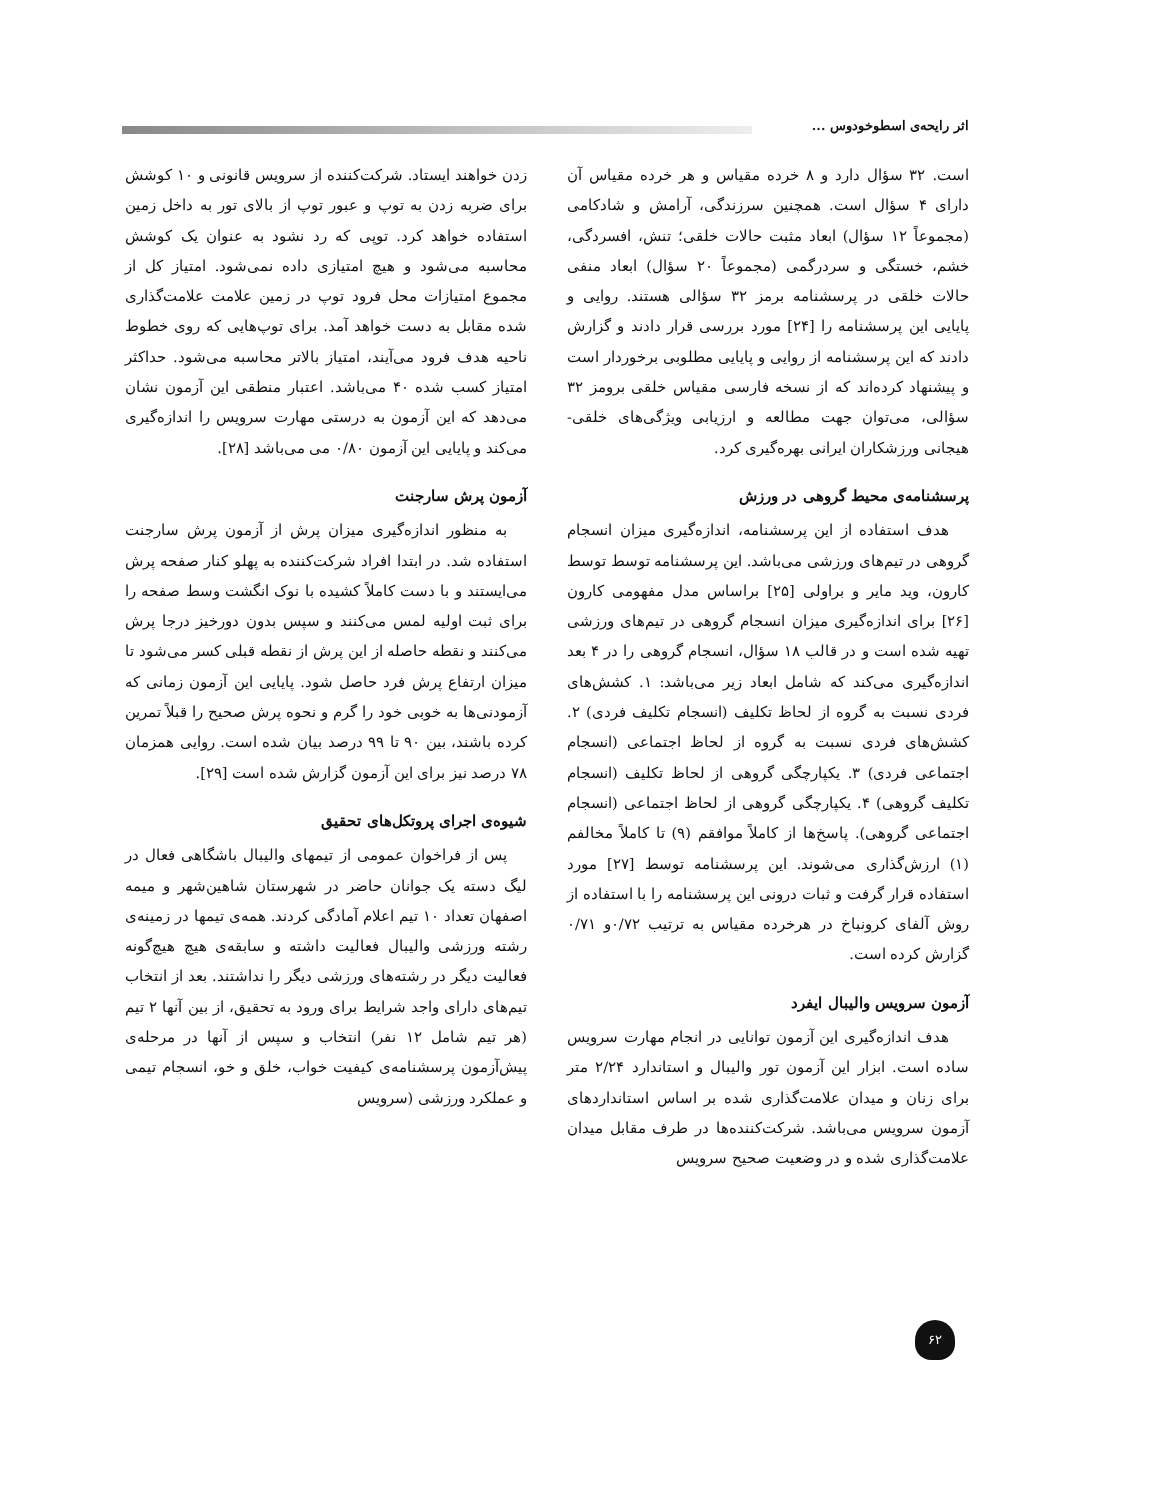اثر رایحه‌ی اسطوخودوس ...
است. ۳۲ سؤال دارد و ۸ خرده مقیاس و هر خرده مقیاس آن دارای ۴ سؤال است. همچنین سرزندگی، آرامش و شادکامی (مجموعاً ۱۲ سؤال) ابعاد مثبت حالات خلقی؛ تنش، افسردگی، خشم، خستگی و سردرگمی (مجموعاً ۲۰ سؤال) ابعاد منفی حالات خلقی در پرسشنامه برمز ۳۲ سؤالی هستند. روایی و پایایی این پرسشنامه را [۲۴] مورد بررسی قرار دادند و گزارش دادند که این پرسشنامه از روایی و پایایی مطلوبی برخوردار است و پیشنهاد کرده‌اند که از نسخه فارسی مقیاس خلقی برومز ۳۲ سؤالی، می‌توان جهت مطالعه و ارزیابی ویژگی‌های خلقی- هیجانی ورزشکاران ایرانی بهره‌گیری کرد.
پرسشنامه‌ی محیط گروهی در ورزش
هدف استفاده از این پرسشنامه، اندازه‌گیری میزان انسجام گروهی در تیم‌های ورزشی می‌باشد. این پرسشنامه توسط توسط کارون، وید مایر و براولی [۲۵] براساس مدل مفهومی کارون [۲۶] برای اندازه‌گیری میزان انسجام گروهی در تیم‌های ورزشی تهیه شده است و در قالب ۱۸ سؤال، انسجام گروهی را در ۴ بعد اندازه‌گیری می‌کند که شامل ابعاد زیر می‌باشد: ۱. کشش‌های فردی نسبت به گروه از لحاظ تکلیف (انسجام تکلیف فردی) ۲. کشش‌های فردی نسبت به گروه از لحاظ اجتماعی (انسجام اجتماعی فردی) ۳. یکپارچگی گروهی از لحاظ تکلیف (انسجام تکلیف گروهی) ۴. یکپارچگی گروهی از لحاظ اجتماعی (انسجام اجتماعی گروهی). پاسخ‌ها از کاملاً موافقم (۹) تا کاملاً مخالفم (۱) ارزش‌گذاری می‌شوند. این پرسشنامه توسط [۲۷] مورد استفاده قرار گرفت و ثبات درونی این پرسشنامه را با استفاده از روش آلفای کرونباخ در هرخرده مقیاس به ترتیب ۰/۷۲و ۰/۷۱ گزارش کرده است.
آزمون سرویس والیبال ایفرد
هدف اندازه‌گیری این آزمون توانایی در انجام مهارت سرویس ساده است. ابزار این آزمون تور والیبال و استاندارد ۲/۲۴ متر برای زنان و میدان علامت‌گذاری شده بر اساس استانداردهای آزمون سرویس می‌باشد. شرکت‌کننده‌ها در طرف مقابل میدان علامت‌گذاری شده و در وضعیت صحیح سرویس
زدن خواهند ایستاد. شرکت‌کننده از سرویس قانونی و ۱۰ کوشش برای ضربه زدن به توپ و عبور توپ از بالای تور به داخل زمین استفاده خواهد کرد. توپی که رد نشود به عنوان یک کوشش محاسبه می‌شود و هیچ امتیازی داده نمی‌شود. امتیاز کل از مجموع امتیازات محل فرود توپ در زمین علامت علامت‌گذاری شده مقابل به دست خواهد آمد. برای توپ‌هایی که روی خطوط ناحیه هدف فرود می‌آیند، امتیاز بالاتر محاسبه می‌شود. حداکثر امتیاز کسب شده ۴۰ می‌باشد. اعتبار منطقی این آزمون نشان می‌دهد که این آزمون به درستی مهارت سرویس را اندازه‌گیری می‌کند و پایایی این آزمون ۰/۸۰ می می‌باشد [۲۸].
آزمون پرش سارجنت
به منظور اندازه‌گیری میزان پرش از آزمون پرش سارجنت استفاده شد. در ابتدا افراد شرکت‌کننده به پهلو کنار صفحه پرش می‌ایستند و با دست کاملاً کشیده با نوک انگشت وسط صفحه را برای ثبت اولیه لمس می‌کنند و سپس بدون دورخیز درجا پرش می‌کنند و نقطه حاصله از این پرش از نقطه قبلی کسر می‌شود تا میزان ارتفاع پرش فرد حاصل شود. پایایی این آزمون زمانی که آزمودنی‌ها به خوبی خود را گرم و نحوه پرش صحیح را قبلاً تمرین کرده باشند، بین ۹۰ تا ۹۹ درصد بیان شده است. روایی همزمان ۷۸ درصد نیز برای این آزمون گزارش شده است [۲۹].
شیوه‌ی اجرای پروتکل‌های تحقیق
پس از فراخوان عمومی از تیمهای والیبال باشگاهی فعال در لیگ دسته یک جوانان حاضر در شهرستان شاهین‌شهر و میمه اصفهان تعداد ۱۰ تیم اعلام آمادگی کردند. همه‌ی تیمها در زمینه‌ی رشته ورزشی والیبال فعالیت داشته و سابقه‌ی هیچ هیچ‌گونه فعالیت دیگر در رشته‌های ورزشی دیگر را نداشتند. بعد از انتخاب تیم‌های دارای واجد شرایط برای ورود به تحقیق، از بین آنها ۲ تیم (هر تیم شامل ۱۲ نفر) انتخاب و سپس از آنها در مرحله‌ی پیش‌آزمون پرسشنامه‌ی کیفیت خواب، خلق و خو، انسجام تیمی و عملکرد ورزشی (سرویس
۶۲